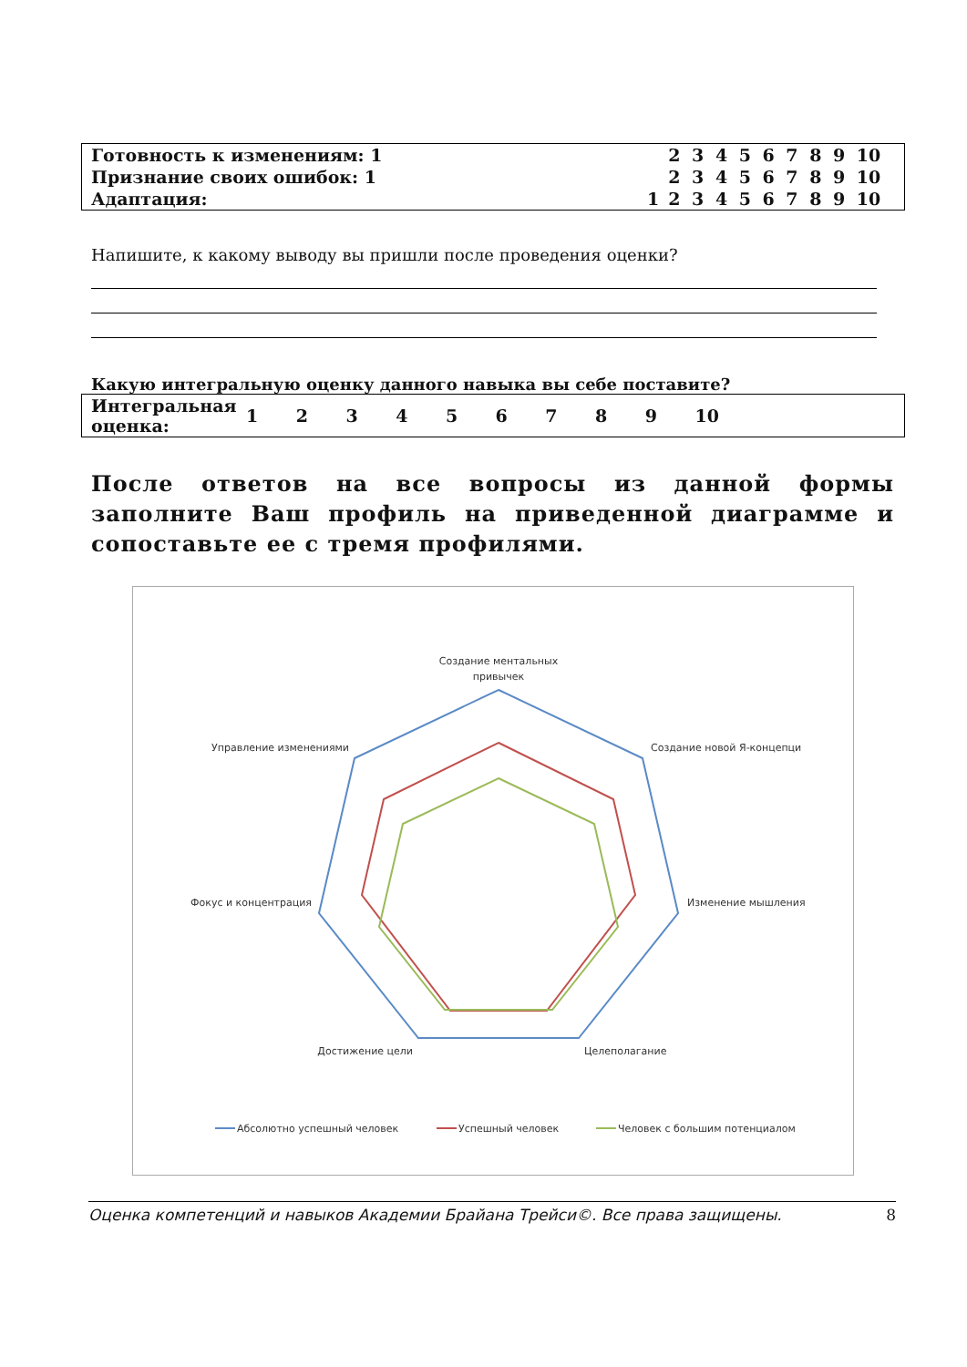| Готовность к изменениям: 1 | 2 | 3 | 4 | 5 | 6 | 7 | 8 | 9 | 10 |
| Признание своих ошибок: 1 | 2 | 3 | 4 | 5 | 6 | 7 | 8 | 9 | 10 |
| Адаптация: 1 | 2 | 3 | 4 | 5 | 6 | 7 | 8 | 9 | 10 |
Напишите, к какому выводу вы пришли после проведения оценки?
Какую интегральную оценку данного навыка вы себе поставите?
| Интегральная оценка: | 1 | 2 | 3 | 4 | 5 | 6 | 7 | 8 | 9 | 10 | |
После ответов на все вопросы из данной формы заполните Ваш профиль на приведенной диаграмме и сопоставьте ее с тремя профилями.
Создание ментальных
привычек
Создание новой Я-концепци
Изменение мышления
Целеполагание
Достижение цели
Фокус и концентрация
Управление изменениями
Абсолютно успешный человек
Успешный человек
Человек с большим потенциалом
Оценка компетенций и навыков Академии Брайана Трейси©. Все права защищены. 8